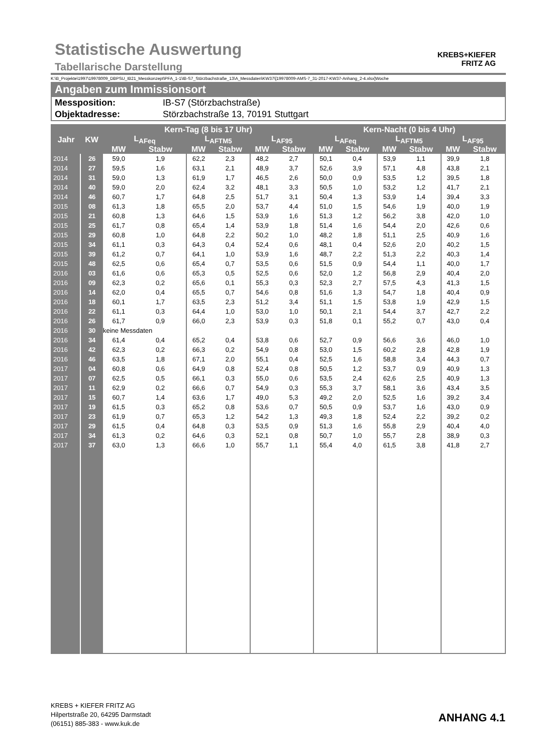Statistische Auswertung
Tabellarische Darstellung
KREBS+KIEFER
FRITZ AG
K:\B_Projekte\1997\19978009_DBPSU_IB21_Messkonzept\PFA_1-1\IB-S7_Störzbachstraße_13\A_Messdaten\KW37\[19978009-AMS-7_31-2017-KW37-Anhang_2-4.xlsx]Woche
Angaben zum Immissionsort
Messposition: IB-S7 (Störzbachstraße)
Objektadresse: Störzbachstraße 13, 70191 Stuttgart
| Jahr | KW | Kern-Tag (8 bis 17 Uhr) | | | | | | Kern-Nacht (0 bis 4 Uhr) | | | | | |
| --- | --- | --- | --- | --- | --- | --- | --- | --- | --- | --- | --- | --- | --- |
| | | L<sub>AFeq</sub> | | L<sub>AFTM5</sub> | | L<sub>AF95</sub> | | L<sub>AFeq</sub> | | L<sub>AFTM5</sub> | | L<sub>AF95</sub> | |
| | | MW | Stabw | MW | Stabw | MW | Stabw | MW | Stabw | MW | Stabw | MW | Stabw |
| 2014 | 26 | 59,0 | 1,9 | 62,2 | 2,3 | 48,2 | 2,7 | 50,1 | 0,4 | 53,9 | 1,1 | 39,9 | 1,8 |
| 2014 | 27 | 59,5 | 1,6 | 63,1 | 2,1 | 48,9 | 3,7 | 52,6 | 3,9 | 57,1 | 4,8 | 43,8 | 2,1 |
| 2014 | 31 | 59,0 | 1,3 | 61,9 | 1,7 | 46,5 | 2,6 | 50,0 | 0,9 | 53,5 | 1,2 | 39,5 | 1,8 |
| 2014 | 40 | 59,0 | 2,0 | 62,4 | 3,2 | 48,1 | 3,3 | 50,5 | 1,0 | 53,2 | 1,2 | 41,7 | 2,1 |
| 2014 | 46 | 60,7 | 1,7 | 64,8 | 2,5 | 51,7 | 3,1 | 50,4 | 1,3 | 53,9 | 1,4 | 39,4 | 3,3 |
| 2015 | 08 | 61,3 | 1,8 | 65,5 | 2,0 | 53,7 | 4,4 | 51,0 | 1,5 | 54,6 | 1,9 | 40,0 | 1,9 |
| 2015 | 21 | 60,8 | 1,3 | 64,6 | 1,5 | 53,9 | 1,6 | 51,3 | 1,2 | 56,2 | 3,8 | 42,0 | 1,0 |
| 2015 | 25 | 61,7 | 0,8 | 65,4 | 1,4 | 53,9 | 1,8 | 51,4 | 1,6 | 54,4 | 2,0 | 42,6 | 0,6 |
| 2015 | 29 | 60,8 | 1,0 | 64,8 | 2,2 | 50,2 | 1,0 | 48,2 | 1,8 | 51,1 | 2,5 | 40,9 | 1,6 |
| 2015 | 34 | 61,1 | 0,3 | 64,3 | 0,4 | 52,4 | 0,6 | 48,1 | 0,4 | 52,6 | 2,0 | 40,2 | 1,5 |
| 2015 | 39 | 61,2 | 0,7 | 64,1 | 1,0 | 53,9 | 1,6 | 48,7 | 2,2 | 51,3 | 2,2 | 40,3 | 1,4 |
| 2015 | 48 | 62,5 | 0,6 | 65,4 | 0,7 | 53,5 | 0,6 | 51,5 | 0,9 | 54,4 | 1,1 | 40,0 | 1,7 |
| 2016 | 03 | 61,6 | 0,6 | 65,3 | 0,5 | 52,5 | 0,6 | 52,0 | 1,2 | 56,8 | 2,9 | 40,4 | 2,0 |
| 2016 | 09 | 62,3 | 0,2 | 65,6 | 0,1 | 55,3 | 0,3 | 52,3 | 2,7 | 57,5 | 4,3 | 41,3 | 1,5 |
| 2016 | 14 | 62,0 | 0,4 | 65,5 | 0,7 | 54,6 | 0,8 | 51,6 | 1,3 | 54,7 | 1,8 | 40,4 | 0,9 |
| 2016 | 18 | 60,1 | 1,7 | 63,5 | 2,3 | 51,2 | 3,4 | 51,1 | 1,5 | 53,8 | 1,9 | 42,9 | 1,5 |
| 2016 | 22 | 61,1 | 0,3 | 64,4 | 1,0 | 53,0 | 1,0 | 50,1 | 2,1 | 54,4 | 3,7 | 42,7 | 2,2 |
| 2016 | 26 | 61,7 | 0,9 | 66,0 | 2,3 | 53,9 | 0,3 | 51,8 | 0,1 | 55,2 | 0,7 | 43,0 | 0,4 |
| 2016 | 30 | keine Messdaten | | | | | | | | | | | |
| 2016 | 34 | 61,4 | 0,4 | 65,2 | 0,4 | 53,8 | 0,6 | 52,7 | 0,9 | 56,6 | 3,6 | 46,0 | 1,0 |
| 2016 | 42 | 62,3 | 0,2 | 66,3 | 0,2 | 54,9 | 0,8 | 53,0 | 1,5 | 60,2 | 2,8 | 42,8 | 1,9 |
| 2016 | 46 | 63,5 | 1,8 | 67,1 | 2,0 | 55,1 | 0,4 | 52,5 | 1,6 | 58,8 | 3,4 | 44,3 | 0,7 |
| 2017 | 04 | 60,8 | 0,6 | 64,9 | 0,8 | 52,4 | 0,8 | 50,5 | 1,2 | 53,7 | 0,9 | 40,9 | 1,3 |
| 2017 | 07 | 62,5 | 0,5 | 66,1 | 0,3 | 55,0 | 0,6 | 53,5 | 2,4 | 62,6 | 2,5 | 40,9 | 1,3 |
| 2017 | 11 | 62,9 | 0,2 | 66,6 | 0,7 | 54,9 | 0,3 | 55,3 | 3,7 | 58,1 | 3,6 | 43,4 | 3,5 |
| 2017 | 15 | 60,7 | 1,4 | 63,6 | 1,7 | 49,0 | 5,3 | 49,2 | 2,0 | 52,5 | 1,6 | 39,2 | 3,4 |
| 2017 | 19 | 61,5 | 0,3 | 65,2 | 0,8 | 53,6 | 0,7 | 50,5 | 0,9 | 53,7 | 1,6 | 43,0 | 0,9 |
| 2017 | 23 | 61,9 | 0,7 | 65,3 | 1,2 | 54,2 | 1,3 | 49,3 | 1,8 | 52,4 | 2,2 | 39,2 | 0,2 |
| 2017 | 29 | 61,5 | 0,4 | 64,8 | 0,3 | 53,5 | 0,9 | 51,3 | 1,6 | 55,8 | 2,9 | 40,4 | 4,0 |
| 2017 | 34 | 61,3 | 0,2 | 64,6 | 0,3 | 52,1 | 0,8 | 50,7 | 1,0 | 55,7 | 2,8 | 38,9 | 0,3 |
| 2017 | 37 | 63,0 | 1,3 | 66,6 | 1,0 | 55,7 | 1,1 | 55,4 | 4,0 | 61,5 | 3,8 | 41,8 | 2,7 |
KREBS + KIEFER FRITZ AG
Hilpertstraße 20, 64295 Darmstadt
(06151) 885-383 - www.kuk.de
ANHANG 4.1